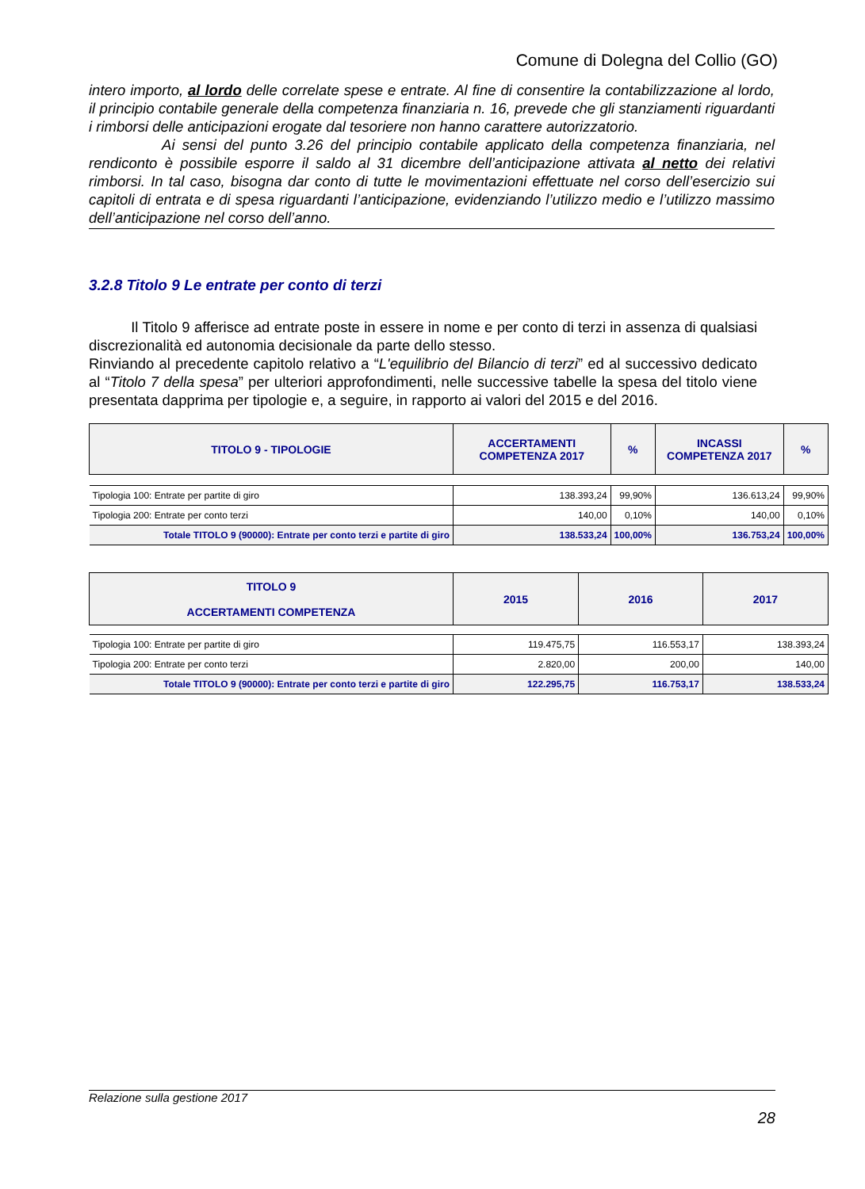Comune di Dolegna del Collio (GO)
intero importo, al lordo delle correlate spese e entrate. Al fine di consentire la contabilizzazione al lordo, il principio contabile generale della competenza finanziaria n. 16, prevede che gli stanziamenti riguardanti i rimborsi delle anticipazioni erogate dal tesoriere non hanno carattere autorizzatorio.
Ai sensi del punto 3.26 del principio contabile applicato della competenza finanziaria, nel rendiconto è possibile esporre il saldo al 31 dicembre dell’anticipazione attivata al netto dei relativi rimborsi. In tal caso, bisogna dar conto di tutte le movimentazioni effettuate nel corso dell’esercizio sui capitoli di entrata e di spesa riguardanti l’anticipazione, evidenziando l’utilizzo medio e l’utilizzo massimo dell’anticipazione nel corso dell’anno.
3.2.8 Titolo 9 Le entrate per conto di terzi
Il Titolo 9 afferisce ad entrate poste in essere in nome e per conto di terzi in assenza di qualsiasi discrezionalità ed autonomia decisionale da parte dello stesso.
Rinviando al precedente capitolo relativo a “L'equilibrio del Bilancio di terzi” ed al successivo dedicato al “Titolo 7 della spesa” per ulteriori approfondimenti, nelle successive tabelle la spesa del titolo viene presentata dapprima per tipologie e, a seguire, in rapporto ai valori del 2015 e del 2016.
| TITOLO 9 - TIPOLOGIE | ACCERTAMENTI COMPETENZA 2017 | % | INCASSI COMPETENZA 2017 | % |
| --- | --- | --- | --- | --- |
| Tipologia 100: Entrate per partite di giro | 138.393,24 | 99,90% | 136.613,24 | 99,90% |
| Tipologia 200: Entrate per conto terzi | 140,00 | 0,10% | 140,00 | 0,10% |
| Totale TITOLO 9 (90000): Entrate per conto terzi e partite di giro | 138.533,24 | 100,00% | 136.753,24 | 100,00% |
| TITOLO 9 ACCERTAMENTI COMPETENZA | 2015 | 2016 | 2017 |
| --- | --- | --- | --- |
| Tipologia 100: Entrate per partite di giro | 119.475,75 | 116.553,17 | 138.393,24 |
| Tipologia 200: Entrate per conto terzi | 2.820,00 | 200,00 | 140,00 |
| Totale TITOLO 9 (90000): Entrate per conto terzi e partite di giro | 122.295,75 | 116.753,17 | 138.533,24 |
Relazione sulla gestione 2017
28